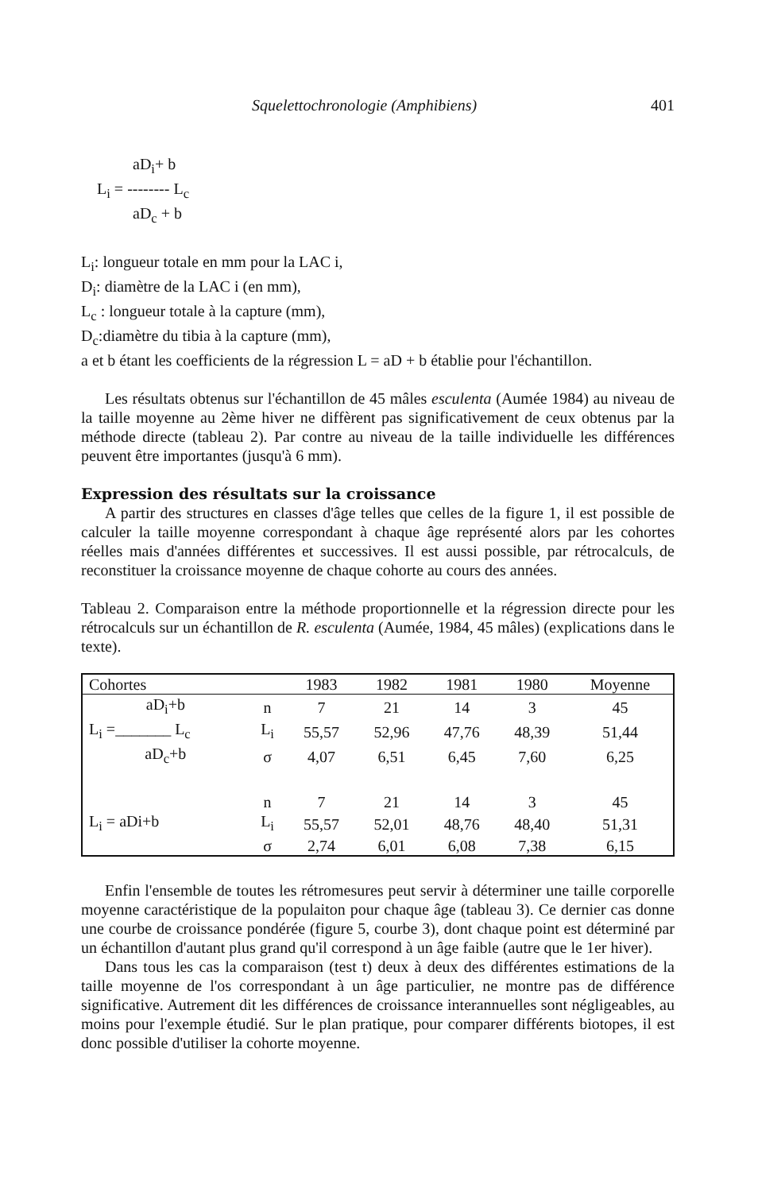Squelettochronologie (Amphibiens) 401
aD<sub>i</sub>+ b
L<sub>i</sub> = -------- L<sub>c</sub>
aD<sub>c</sub> + b
L<sub>i</sub>: longueur totale en mm pour la LAC i,
D<sub>i</sub>: diamètre de la LAC i (en mm),
L<sub>c</sub> : longueur totale à la capture (mm),
D<sub>c</sub>:diamètre du tibia à la capture (mm),
a et b étant les coefficients de la régression L = aD + b établie pour l'échantillon.
Les résultats obtenus sur l'échantillon de 45 mâles esculenta (Aumée 1984) au niveau de la taille moyenne au 2ème hiver ne diffèrent pas significativement de ceux obtenus par la méthode directe (tableau 2). Par contre au niveau de la taille individuelle les différences peuvent être importantes (jusqu'à 6 mm).
Expression des résultats sur la croissance
A partir des structures en classes d'âge telles que celles de la figure 1, il est possible de calculer la taille moyenne correspondant à chaque âge représenté alors par les cohortes réelles mais d'années différentes et successives. Il est aussi possible, par rétrocalculs, de reconstituer la croissance moyenne de chaque cohorte au cours des années.
Tableau 2. Comparaison entre la méthode proportionnelle et la régression directe pour les rétrocalculs sur un échantillon de R. esculenta (Aumée, 1984, 45 mâles) (explications dans le texte).
| Cohortes | | 1983 | 1982 | 1981 | 1980 | Moyenne |
| aD<sub>i</sub>+b | n | 7 | 21 | 14 | 3 | 45 |
| L<sub>i</sub> =_______ L<sub>c</sub> | L<sub>i</sub> | 55,57 | 52,96 | 47,76 | 48,39 | 51,44 |
| aD<sub>c</sub>+b | σ | 4,07 | 6,51 | 6,45 | 7,60 | 6,25 |
| | n | 7 | 21 | 14 | 3 | 45 |
| L<sub>i</sub> = aDi+b | L<sub>i</sub> | 55,57 | 52,01 | 48,76 | 48,40 | 51,31 |
| | σ | 2,74 | 6,01 | 6,08 | 7,38 | 6,15 |
Enfin l'ensemble de toutes les rétromesures peut servir à déterminer une taille corporelle moyenne caractéristique de la populaiton pour chaque âge (tableau 3). Ce dernier cas donne une courbe de croissance pondérée (figure 5, courbe 3), dont chaque point est déterminé par un échantillon d'autant plus grand qu'il correspond à un âge faible (autre que le 1er hiver).
Dans tous les cas la comparaison (test t) deux à deux des différentes estimations de la taille moyenne de l'os correspondant à un âge particulier, ne montre pas de différence significative. Autrement dit les différences de croissance interannuelles sont négligeables, au moins pour l'exemple étudié. Sur le plan pratique, pour comparer différents biotopes, il est donc possible d'utiliser la cohorte moyenne.